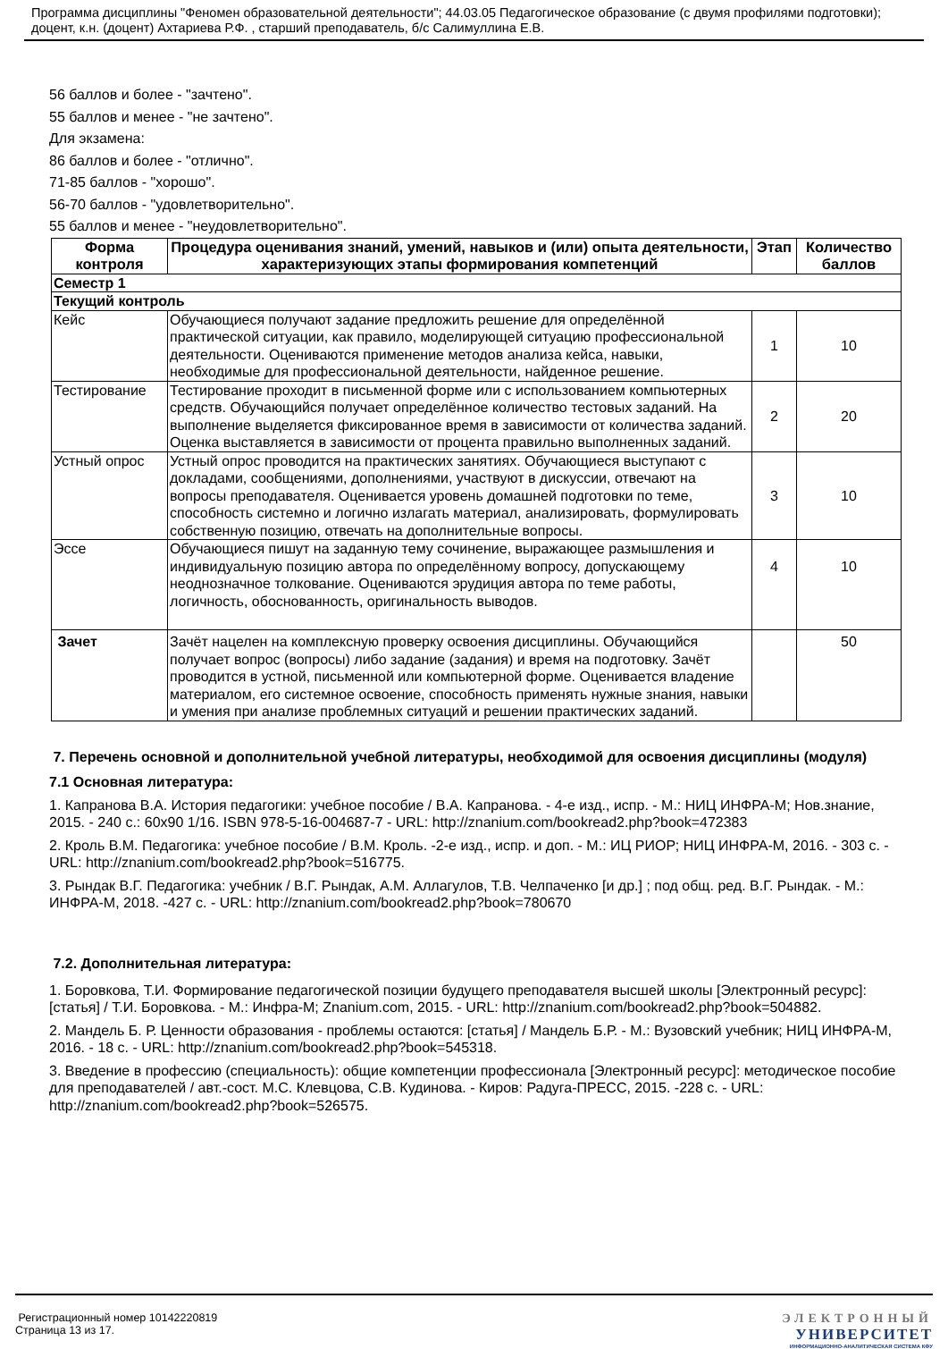Программа дисциплины "Феномен образовательной деятельности"; 44.03.05 Педагогическое образование (с двумя профилями подготовки); доцент, к.н. (доцент) Ахтариева Р.Ф. , старший преподаватель, б/с Салимуллина Е.В.
56 баллов и более - "зачтено".
55 баллов и менее - "не зачтено".
Для экзамена:
86 баллов и более - "отлично".
71-85 баллов - "хорошо".
56-70 баллов - "удовлетворительно".
55 баллов и менее - "неудовлетворительно".
| Форма контроля | Процедура оценивания знаний, умений, навыков и (или) опыта деятельности, характеризующих этапы формирования компетенций | Этап | Количество баллов |
| --- | --- | --- | --- |
| Семестр 1 | | | |
| Текущий контроль | | | |
| Кейс | Обучающиеся получают задание предложить решение для определённой практической ситуации, как правило, моделирующей ситуацию профессиональной деятельности. Оцениваются применение методов анализа кейса, навыки, необходимые для профессиональной деятельности, найденное решение. | 1 | 10 |
| Тестирование | Тестирование проходит в письменной форме или с использованием компьютерных средств. Обучающийся получает определённое количество тестовых заданий. На выполнение выделяется фиксированное время в зависимости от количества заданий. Оценка выставляется в зависимости от процента правильно выполненных заданий. | 2 | 20 |
| Устный опрос | Устный опрос проводится на практических занятиях. Обучающиеся выступают с докладами, сообщениями, дополнениями, участвуют в дискуссии, отвечают на вопросы преподавателя. Оценивается уровень домашней подготовки по теме, способность системно и логично излагать материал, анализировать, формулировать собственную позицию, отвечать на дополнительные вопросы. | 3 | 10 |
| Эссе | Обучающиеся пишут на заданную тему сочинение, выражающее размышления и индивидуальную позицию автора по определённому вопросу, допускающему неоднозначное толкование. Оцениваются эрудиция автора по теме работы, логичность, обоснованность, оригинальность выводов. | 4 | 10 |
| Зачет | Зачёт нацелен на комплексную проверку освоения дисциплины. Обучающийся получает вопрос (вопросы) либо задание (задания) и время на подготовку. Зачёт проводится в устной, письменной или компьютерной форме. Оценивается владение материалом, его системное освоение, способность применять нужные знания, навыки и умения при анализе проблемных ситуаций и решении практических заданий. | | 50 |
7. Перечень основной и дополнительной учебной литературы, необходимой для освоения дисциплины (модуля)
7.1 Основная литература:
1. Капранова В.А. История педагогики: учебное пособие / В.А. Капранова. - 4-е изд., испр. - М.: НИЦ ИНФРА-М; Нов.знание, 2015. - 240 с.: 60x90 1/16. ISBN 978-5-16-004687-7 - URL: http://znanium.com/bookread2.php?book=472383
2. Кроль В.М. Педагогика: учебное пособие / В.М. Кроль. -2-е изд., испр. и доп. - М.: ИЦ РИОР; НИЦ ИНФРА-М, 2016. - 303 с. - URL: http://znanium.com/bookread2.php?book=516775.
3. Рындак В.Г. Педагогика: учебник / В.Г. Рындак, А.М. Аллагулов, Т.В. Челпаченко [и др.] ; под общ. ред. В.Г. Рындак. - М.: ИНФРА-М, 2018. -427 с. - URL: http://znanium.com/bookread2.php?book=780670
7.2. Дополнительная литература:
1. Боровкова, Т.И. Формирование педагогической позиции будущего преподавателя высшей школы [Электронный ресурс]: [статья] / Т.И. Боровкова. - М.: Инфра-М; Znanium.com, 2015. - URL: http://znanium.com/bookread2.php?book=504882.
2. Мандель Б. Р. Ценности образования - проблемы остаются: [статья] / Мандель Б.Р. - М.: Вузовский учебник; НИЦ ИНФРА-М, 2016. - 18 с. - URL: http://znanium.com/bookread2.php?book=545318.
3. Введение в профессию (специальность): общие компетенции профессионала [Электронный ресурс]: методическое пособие для преподавателей / авт.-сост. М.С. Клевцова, С.В. Кудинова. - Киров: Радуга-ПРЕСС, 2015. -228 с. - URL: http://znanium.com/bookread2.php?book=526575.
Регистрационный номер 10142220819
Страница 13 из 17.
ЭЛЕКТРОННЫЙ
УНИВЕРСИТЕТ
ИНФОРМАЦИОННО-АНАЛИТИЧЕСКАЯ СИСТЕМА КФУ